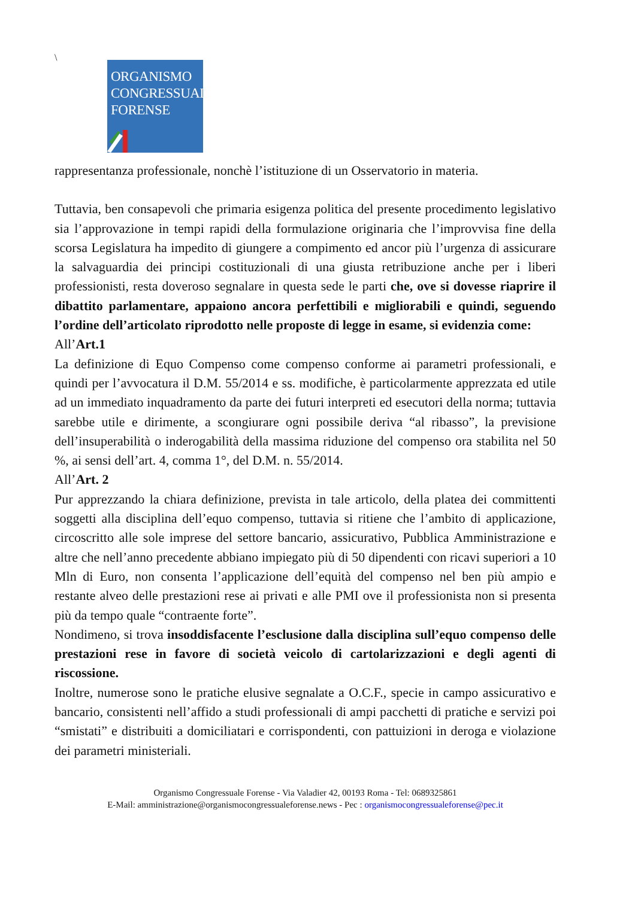\
ORGANISMO
CONGRESSUALE
FORENSE
rappresentanza professionale, nonchè l’istituzione di un Osservatorio in materia.
Tuttavia, ben consapevoli che primaria esigenza politica del presente procedimento legislativo sia l’approvazione in tempi rapidi della formulazione originaria che l’improvvisa fine della scorsa Legislatura ha impedito di giungere a compimento ed ancor più l’urgenza di assicurare la salvaguardia dei principi costituzionali di una giusta retribuzione anche per i liberi professionisti, resta doveroso segnalare in questa sede le parti che, ove si dovesse riaprire il dibattito parlamentare, appaiono ancora perfettibili e migliorabili e quindi, seguendo l’ordine dell’articolato riprodotto nelle proposte di legge in esame, si evidenzia come:
All’Art.1
La definizione di Equo Compenso come compenso conforme ai parametri professionali, e quindi per l’avvocatura il D.M. 55/2014 e ss. modifiche, è particolarmente apprezzata ed utile ad un immediato inquadramento da parte dei futuri interpreti ed esecutori della norma; tuttavia sarebbe utile e dirimente, a scongiurare ogni possibile deriva “al ribasso”, la previsione dell’insuperabilità o inderogabilità della massima riduzione del compenso ora stabilita nel 50 %, ai sensi dell’art. 4, comma 1°, del D.M. n. 55/2014.
All’Art. 2
Pur apprezzando la chiara definizione, prevista in tale articolo, della platea dei committenti soggetti alla disciplina dell’equo compenso, tuttavia si ritiene che l’ambito di applicazione, circoscritto alle sole imprese del settore bancario, assicurativo, Pubblica Amministrazione e altre che nell’anno precedente abbiano impiegato più di 50 dipendenti con ricavi superiori a 10 Mln di Euro, non consenta l’applicazione dell’equità del compenso nel ben più ampio e restante alveo delle prestazioni rese ai privati e alle PMI ove il professionista non si presenta più da tempo quale “contraente forte”.
Nondimeno, si trova insoddisfacente l’esclusione dalla disciplina sull’equo compenso delle prestazioni rese in favore di società veicolo di cartolarizzazioni e degli agenti di riscossione.
Inoltre, numerose sono le pratiche elusive segnalate a O.C.F., specie in campo assicurativo e bancario, consistenti nell’affido a studi professionali di ampi pacchetti di pratiche e servizi poi “smistati” e distribuiti a domiciliatari e corrispondenti, con pattuizioni in deroga e violazione dei parametri ministeriali.
Organismo Congressuale Forense - Via Valadier 42, 00193 Roma - Tel: 0689325861
E-Mail: amministrazione@organismocongressualeforense.news - Pec : organismocongressualeforense@pec.it